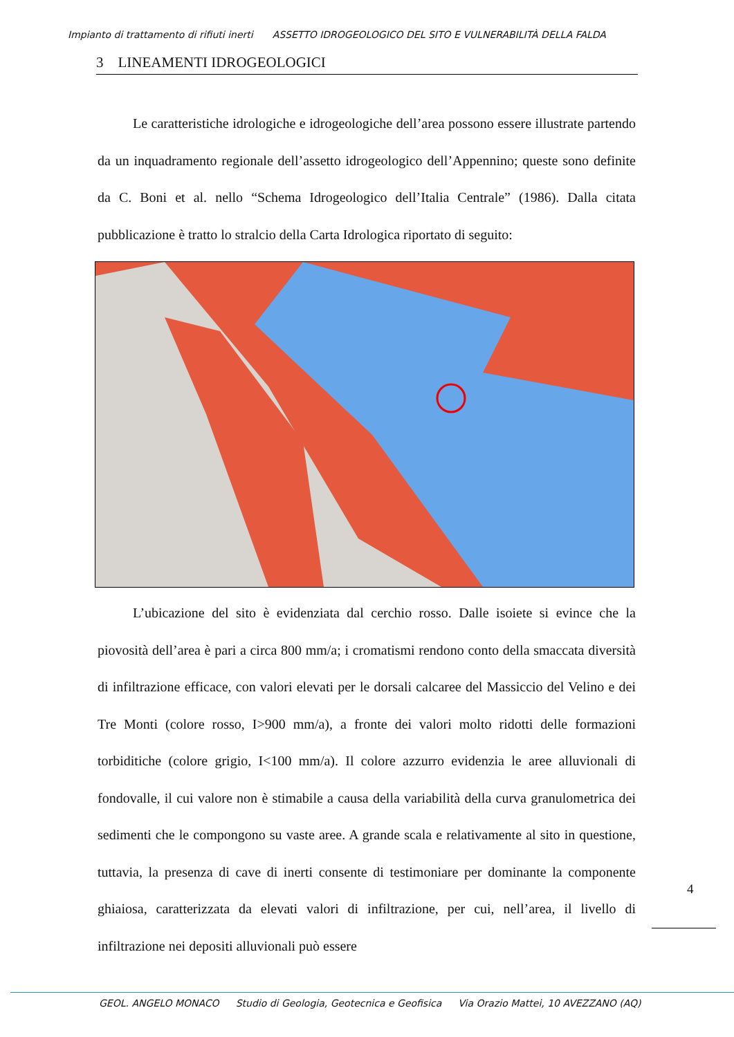Impianto di trattamento di rifiuti inerti ASSETTO IDROGEOLOGICO DEL SITO E VULNERABILITÀ DELLA FALDA
3 LINEAMENTI IDROGEOLOGICI
Le caratteristiche idrologiche e idrogeologiche dell’area possono essere illustrate partendo da un inquadramento regionale dell’assetto idrogeologico dell’Appennino; queste sono definite da C. Boni et al. nello “Schema Idrogeologico dell’Italia Centrale” (1986). Dalla citata pubblicazione è tratto lo stralcio della Carta Idrologica riportato di seguito:
L’ubicazione del sito è evidenziata dal cerchio rosso. Dalle isoiete si evince che la piovosità dell’area è pari a circa 800 mm/a; i cromatismi rendono conto della smaccata diversità di infiltrazione efficace, con valori elevati per le dorsali calcaree del Massiccio del Velino e dei Tre Monti (colore rosso, I>900 mm/a), a fronte dei valori molto ridotti delle formazioni torbiditiche (colore grigio, I<100 mm/a). Il colore azzurro evidenzia le aree alluvionali di fondovalle, il cui valore non è stimabile a causa della variabilità della curva granulometrica dei sedimenti che le compongono su vaste aree. A grande scala e relativamente al sito in questione, tuttavia, la presenza di cave di inerti consente di testimoniare per dominante la componente ghiaiosa, caratterizzata da elevati valori di infiltrazione, per cui, nell’area, il livello di infiltrazione nei depositi alluvionali può essere
4
GEOL. ANGELO MONACO Studio di Geologia, Geotecnica e Geofisica Via Orazio Mattei, 10 AVEZZANO (AQ)